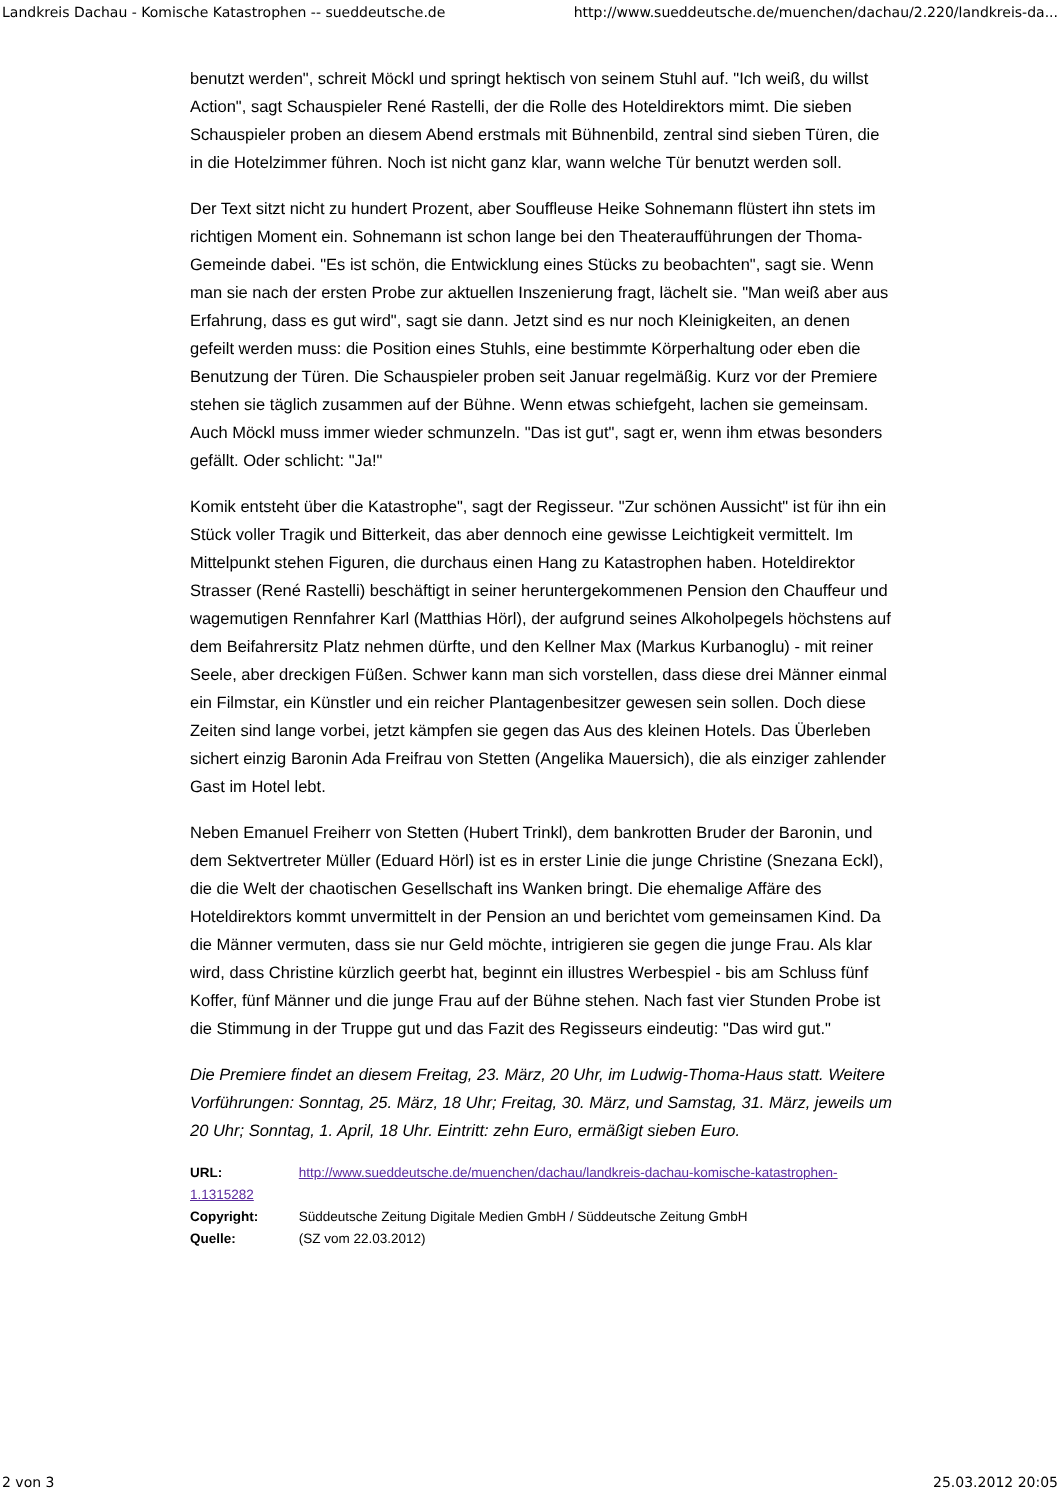Landkreis Dachau - Komische Katastrophen -- sueddeutsche.de http://www.sueddeutsche.de/muenchen/dachau/2.220/landkreis-da...
benutzt werden", schreit Möckl und springt hektisch von seinem Stuhl auf. "Ich weiß, du willst Action", sagt Schauspieler René Rastelli, der die Rolle des Hoteldirektors mimt. Die sieben Schauspieler proben an diesem Abend erstmals mit Bühnenbild, zentral sind sieben Türen, die in die Hotelzimmer führen. Noch ist nicht ganz klar, wann welche Tür benutzt werden soll.
Der Text sitzt nicht zu hundert Prozent, aber Souffleuse Heike Sohnemann flüstert ihn stets im richtigen Moment ein. Sohnemann ist schon lange bei den Theateraufführungen der Thoma-Gemeinde dabei. "Es ist schön, die Entwicklung eines Stücks zu beobachten", sagt sie. Wenn man sie nach der ersten Probe zur aktuellen Inszenierung fragt, lächelt sie. "Man weiß aber aus Erfahrung, dass es gut wird", sagt sie dann. Jetzt sind es nur noch Kleinigkeiten, an denen gefeilt werden muss: die Position eines Stuhls, eine bestimmte Körperhaltung oder eben die Benutzung der Türen. Die Schauspieler proben seit Januar regelmäßig. Kurz vor der Premiere stehen sie täglich zusammen auf der Bühne. Wenn etwas schiefgeht, lachen sie gemeinsam. Auch Möckl muss immer wieder schmunzeln. "Das ist gut", sagt er, wenn ihm etwas besonders gefällt. Oder schlicht: "Ja!"
Komik entsteht über die Katastrophe", sagt der Regisseur. "Zur schönen Aussicht" ist für ihn ein Stück voller Tragik und Bitterkeit, das aber dennoch eine gewisse Leichtigkeit vermittelt. Im Mittelpunkt stehen Figuren, die durchaus einen Hang zu Katastrophen haben. Hoteldirektor Strasser (René Rastelli) beschäftigt in seiner heruntergekommenen Pension den Chauffeur und wagemutigen Rennfahrer Karl (Matthias Hörl), der aufgrund seines Alkoholpegels höchstens auf dem Beifahrersitz Platz nehmen dürfte, und den Kellner Max (Markus Kurbanoglu) - mit reiner Seele, aber dreckigen Füßen. Schwer kann man sich vorstellen, dass diese drei Männer einmal ein Filmstar, ein Künstler und ein reicher Plantagenbesitzer gewesen sein sollen. Doch diese Zeiten sind lange vorbei, jetzt kämpfen sie gegen das Aus des kleinen Hotels. Das Überleben sichert einzig Baronin Ada Freifrau von Stetten (Angelika Mauersich), die als einziger zahlender Gast im Hotel lebt.
Neben Emanuel Freiherr von Stetten (Hubert Trinkl), dem bankrotten Bruder der Baronin, und dem Sektvertreter Müller (Eduard Hörl) ist es in erster Linie die junge Christine (Snezana Eckl), die die Welt der chaotischen Gesellschaft ins Wanken bringt. Die ehemalige Affäre des Hoteldirektors kommt unvermittelt in der Pension an und berichtet vom gemeinsamen Kind. Da die Männer vermuten, dass sie nur Geld möchte, intrigieren sie gegen die junge Frau. Als klar wird, dass Christine kürzlich geerbt hat, beginnt ein illustres Werbespiel - bis am Schluss fünf Koffer, fünf Männer und die junge Frau auf der Bühne stehen. Nach fast vier Stunden Probe ist die Stimmung in der Truppe gut und das Fazit des Regisseurs eindeutig: "Das wird gut."
Die Premiere findet an diesem Freitag, 23. März, 20 Uhr, im Ludwig-Thoma-Haus statt. Weitere Vorführungen: Sonntag, 25. März, 18 Uhr; Freitag, 30. März, und Samstag, 31. März, jeweils um 20 Uhr; Sonntag, 1. April, 18 Uhr. Eintritt: zehn Euro, ermäßigt sieben Euro.
URL: http://www.sueddeutsche.de/muenchen/dachau/landkreis-dachau-komische-katastrophen-1.1315282
Copyright: Süddeutsche Zeitung Digitale Medien GmbH / Süddeutsche Zeitung GmbH
Quelle: (SZ vom 22.03.2012)
2 von 3 25.03.2012 20:05